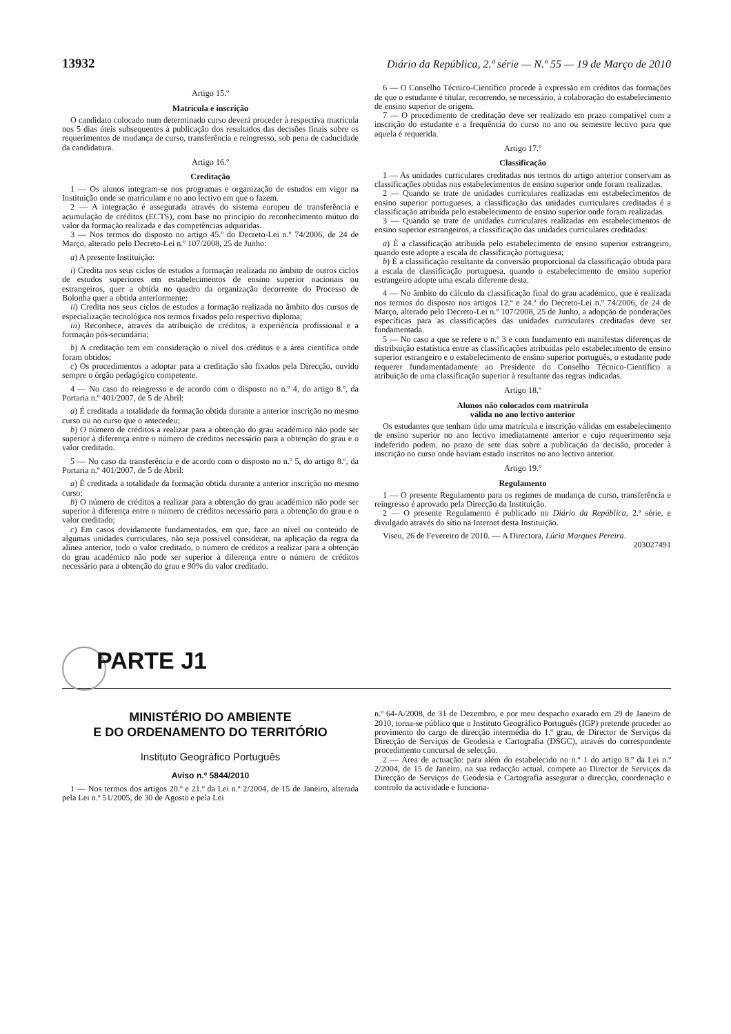13932 Diário da República, 2.ª série — N.º 55 — 19 de Março de 2010
Artigo 15.º
Matrícula e inscrição
O candidato colocado num determinado curso deverá proceder à respectiva matrícula nos 5 dias úteis subsequentes à publicação dos resultados das decisões finais sobre os requerimentos de mudança de curso, transferência e reingresso, sob pena de caducidade da candidatura.
Artigo 16.º
Creditação
1 — Os alunos integram-se nos programas e organização de estudos em vigor na Instituição onde se matriculam e no ano lectivo em que o fazem.
2 — A integração é assegurada através do sistema europeu de transferência e acumulação de créditos (ECTS), com base no princípio do reconhecimento mútuo do valor da formação realizada e das competências adquiridas.
3 — Nos termos do disposto no artigo 45.º do Decreto-Lei n.º 74/2006, de 24 de Março, alterado pelo Decreto-Lei n.º 107/2008, 25 de Junho:
a) A presente Instituição:
i) Credita nos seus ciclos de estudos a formação realizada no âmbito de outros ciclos de estudos superiores em estabelecimentos de ensino superior nacionais ou estrangeiros, quer a obtida no quadro da organização decorrente do Processo de Bolonha quer a obtida anteriormente;
ii) Credita nos seus ciclos de estudos a formação realizada no âmbito dos cursos de especialização tecnológica nos termos fixados pelo respectivo diploma;
iii) Reconhece, através da atribuição de créditos, a experiência profissional e a formação pós-secundária;
b) A creditação tem em consideração o nível dos créditos e a área científica onde foram obtidos;
c) Os procedimentos a adoptar para a creditação são fixados pela Direcção, ouvido sempre o órgão pedagógico competente.
4 — No caso do reingresso e de acordo com o disposto no n.º 4, do artigo 8.º, da Portaria n.º 401/2007, de 5 de Abril:
a) É creditada a totalidade da formação obtida durante a anterior inscrição no mesmo curso ou no curso que o antecedeu;
b) O número de créditos a realizar para a obtenção do grau académico não pode ser superior à diferença entre o número de créditos necessário para a obtenção do grau e o valor creditado.
5 — No caso da transferência e de acordo com o disposto no n.º 5, do artigo 8.º, da Portaria n.º 401/2007, de 5 de Abril:
a) É creditada a totalidade da formação obtida durante a anterior inscrição no mesmo curso;
b) O número de créditos a realizar para a obtenção do grau académico não pode ser superior à diferença entre o número de créditos necessário para a obtenção do grau e o valor creditado;
c) Em casos devidamente fundamentados, em que, face ao nível ou conteúdo de algumas unidades curriculares, não seja possível considerar, na aplicação da regra da alínea anterior, todo o valor creditado, o número de créditos a realizar para a obtenção do grau académico não pode ser superior à diferença entre o número de créditos necessário para a obtenção do grau e 90% do valor creditado.
6 — O Conselho Técnico-Científico procede à expressão em créditos das formações de que o estudante é titular, recorrendo, se necessário, à colaboração do estabelecimento de ensino superior de origem.
7 — O procedimento de creditação deve ser realizado em prazo compatível com a inscrição do estudante e a frequência do curso no ano ou semestre lectivo para que aquela é requerida.
Artigo 17.º
Classificação
1 — As unidades curriculares creditadas nos termos do artigo anterior conservam as classificações obtidas nos estabelecimentos de ensino superior onde foram realizadas.
2 — Quando se trate de unidades curriculares realizadas em estabelecimentos de ensino superior portugueses, a classificação das unidades curriculares creditadas é a classificação atribuída pelo estabelecimento de ensino superior onde foram realizadas.
3 — Quando se trate de unidades curriculares realizadas em estabelecimentos de ensino superior estrangeiros, a classificação das unidades curriculares creditadas:
a) É a classificação atribuída pelo estabelecimento de ensino superior estrangeiro, quando este adopte a escala de classificação portuguesa;
b) É a classificação resultante da conversão proporcional da classificação obtida para a escala de classificação portuguesa, quando o estabelecimento de ensino superior estrangeiro adopte uma escala diferente desta.
4 — No âmbito do cálculo da classificação final do grau académico, que é realizada nos termos do disposto nos artigos 12.º e 24.º do Decreto-Lei n.º 74/2006, de 24 de Março, alterado pelo Decreto-Lei n.º 107/2008, 25 de Junho, a adopção de ponderações específicas para as classificações das unidades curriculares creditadas deve ser fundamentada.
5 — No caso a que se refere o n.º 3 e com fundamento em manifestas diferenças de distribuição estatística entre as classificações atribuídas pelo estabelecimento de ensino superior estrangeiro e o estabelecimento de ensino superior português, o estudante pode requerer fundamentadamente ao Presidente do Conselho Técnico-Científico a atribuição de uma classificação superior à resultante das regras indicadas.
Artigo 18.º
Alunos não colocados com matrícula
válida no ano lectivo anterior
Os estudantes que tenham tido uma matrícula e inscrição válidas em estabelecimento de ensino superior no ano lectivo imediatamente anterior e cujo requerimento seja indeferido podem, no prazo de sete dias sobre a publicação da decisão, proceder à inscrição no curso onde haviam estado inscritos no ano lectivo anterior.
Artigo 19.º
Regulamento
1 — O presente Regulamento para os regimes de mudança de curso, transferência e reingresso é aprovado pela Direcção da Instituição.
2 — O presente Regulamento é publicado no Diário da República, 2.ª série, e divulgado através do sítio na Internet desta Instituição.
Viseu, 26 de Fevereiro de 2010. — A Directora, Lúcia Marques Pereira.
203027491
PARTE J1
MINISTÉRIO DO AMBIENTE
E DO ORDENAMENTO DO TERRITÓRIO
Instituto Geográfico Português
Aviso n.º 5844/2010
1 — Nos termos dos artigos 20.º e 21.º da Lei n.º 2/2004, de 15 de Janeiro, alterada pela Lei n.º 51/2005, de 30 de Agosto e pela Lei
n.º 64-A/2008, de 31 de Dezembro, e por meu despacho exarado em 29 de Janeiro de 2010, torna-se público que o Instituto Geográfico Português (IGP) pretende proceder ao provimento do cargo de direcção intermédia do 1.º grau, de Director de Serviços da Direcção de Serviços de Geodesia e Cartografia (DSGC), através do correspondente procedimento concursal de selecção.
2 — Área de actuação: para além do estabelecido no n.º 1 do artigo 8.º da Lei n.º 2/2004, de 15 de Janeiro, na sua redacção actual, compete ao Director de Serviços da Direcção de Serviços de Geodesia e Cartografia assegurar a direcção, coordenação e controlo da actividade e funciona-